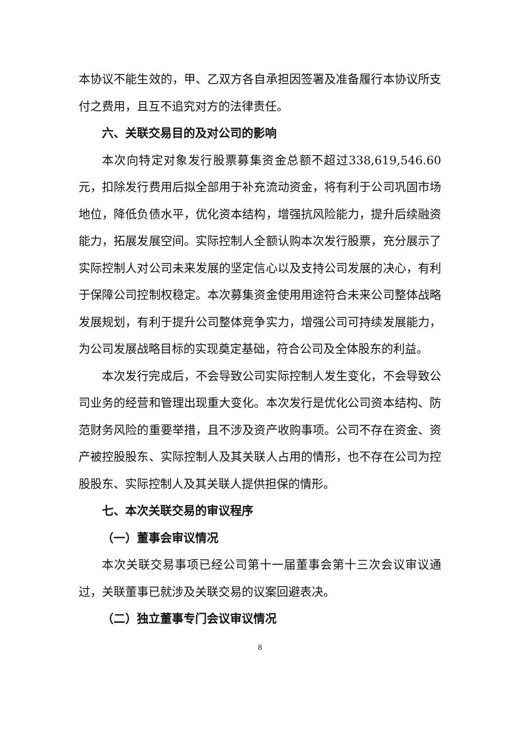本协议不能生效的，甲、乙双方各自承担因签署及准备履行本协议所支付之费用，且互不追究对方的法律责任。
六、关联交易目的及对公司的影响
本次向特定对象发行股票募集资金总额不超过338,619,546.60元，扣除发行费用后拟全部用于补充流动资金，将有利于公司巩固市场地位，降低负债水平，优化资本结构，增强抗风险能力，提升后续融资能力，拓展发展空间。实际控制人全额认购本次发行股票，充分展示了实际控制人对公司未来发展的坚定信心以及支持公司发展的决心，有利于保障公司控制权稳定。本次募集资金使用用途符合未来公司整体战略发展规划，有利于提升公司整体竞争实力，增强公司可持续发展能力，为公司发展战略目标的实现奠定基础，符合公司及全体股东的利益。
本次发行完成后，不会导致公司实际控制人发生变化，不会导致公司业务的经营和管理出现重大变化。本次发行是优化公司资本结构、防范财务风险的重要举措，且不涉及资产收购事项。公司不存在资金、资产被控股股东、实际控制人及其关联人占用的情形，也不存在公司为控股股东、实际控制人及其关联人提供担保的情形。
七、本次关联交易的审议程序
（一）董事会审议情况
本次关联交易事项已经公司第十一届董事会第十三次会议审议通过，关联董事已就涉及关联交易的议案回避表决。
（二）独立董事专门会议审议情况
8